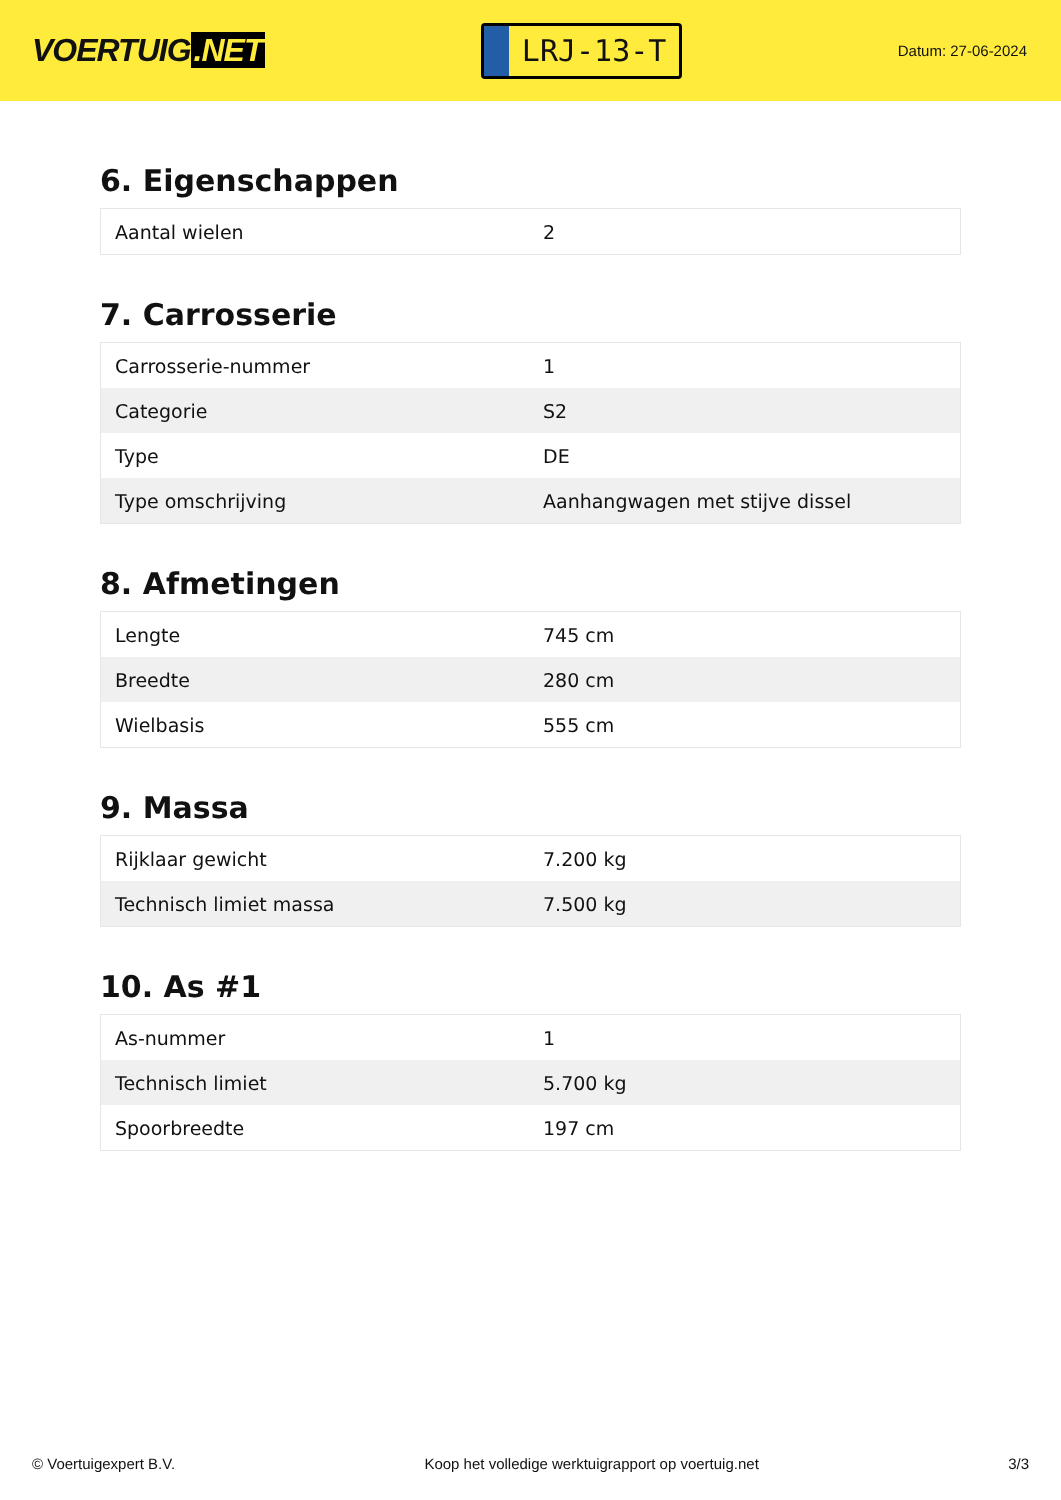VOERTUIG.NET
LRJ-13-T
Datum: 27-06-2024
6. Eigenschappen
| Aantal wielen | 2 |
7. Carrosserie
| Carrosserie-nummer | 1 |
| Categorie | S2 |
| Type | DE |
| Type omschrijving | Aanhangwagen met stijve dissel |
8. Afmetingen
| Lengte | 745 cm |
| Breedte | 280 cm |
| Wielbasis | 555 cm |
9. Massa
| Rijklaar gewicht | 7.200 kg |
| Technisch limiet massa | 7.500 kg |
10. As #1
| As-nummer | 1 |
| Technisch limiet | 5.700 kg |
| Spoorbreedte | 197 cm |
© Voertuigexpert B.V. Koop het volledige werktuigrapport op voertuig.net 3/3